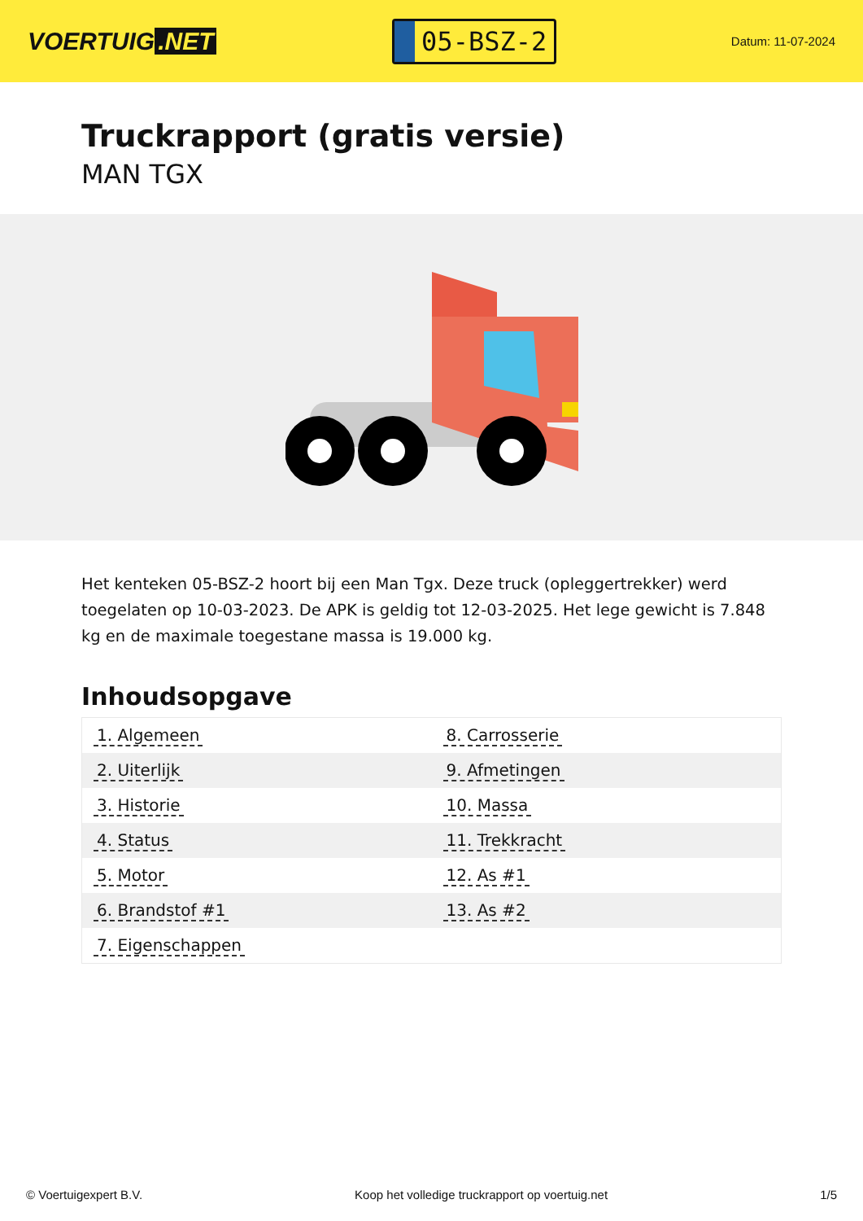VOERTUIG.NET
05-BSZ-2
Datum: 11-07-2024
Truckrapport (gratis versie)
MAN TGX
Het kenteken 05-BSZ-2 hoort bij een Man Tgx. Deze truck (opleggertrekker) werd toegelaten op 10-03-2023. De APK is geldig tot 12-03-2025. Het lege gewicht is 7.848 kg en de maximale toegestane massa is 19.000 kg.
Inhoudsopgave
| 1. Algemeen | 8. Carrosserie |
| 2. Uiterlijk | 9. Afmetingen |
| 3. Historie | 10. Massa |
| 4. Status | 11. Trekkracht |
| 5. Motor | 12. As #1 |
| 6. Brandstof #1 | 13. As #2 |
| 7. Eigenschappen | |
© Voertuigexpert B.V. Koop het volledige truckrapport op voertuig.net 1/5